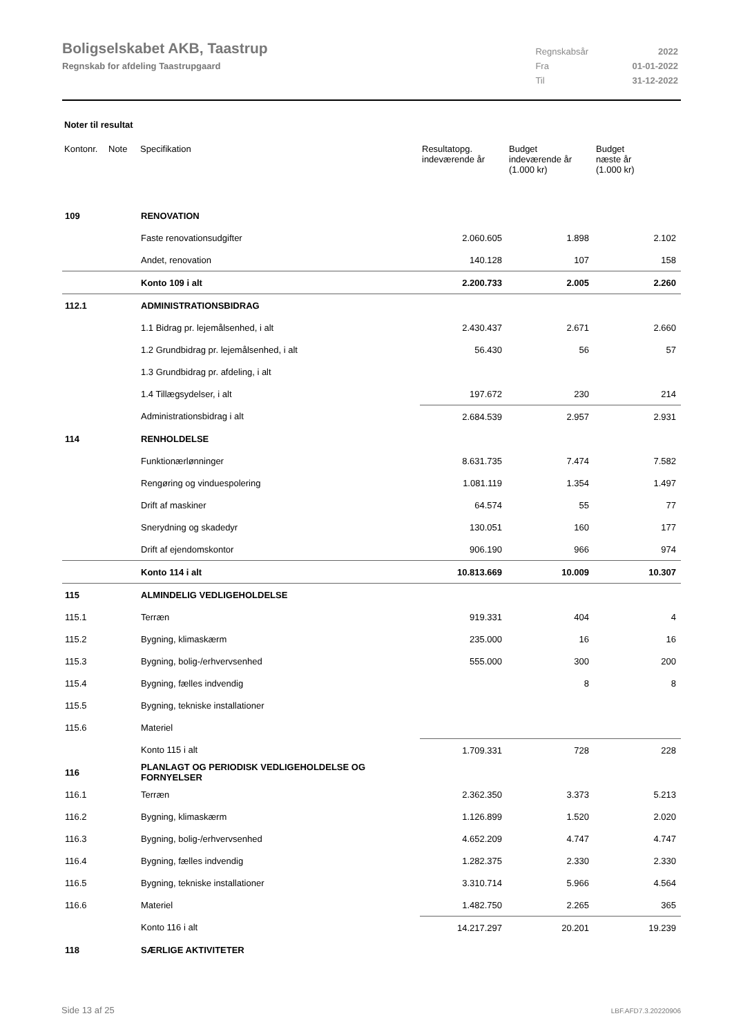Boligselskabet AKB, Taastrup
Regnskab for afdeling Taastrupgaard
| Regnskabsår | 2022 |
| Fra | 01-01-2022 |
| Til | 31-12-2022 |
Noter til resultat
| Kontonr. | Note | Specifikation | Resultatopg. indeværende år | Budget indeværende år (1.000 kr) | Budget næste år (1.000 kr) |
| --- | --- | --- | --- | --- | --- |
| 109 | | RENOVATION | | | |
| | | Faste renovationsudgifter | 2.060.605 | 1.898 | 2.102 |
| | | Andet, renovation | 140.128 | 107 | 158 |
| | | Konto 109 i alt | 2.200.733 | 2.005 | 2.260 |
| 112.1 | | ADMINISTRATIONSBIDRAG | | | |
| | | 1.1 Bidrag pr. lejemålsenhed, i alt | 2.430.437 | 2.671 | 2.660 |
| | | 1.2 Grundbidrag pr. lejemålsenhed, i alt | 56.430 | 56 | 57 |
| | | 1.3 Grundbidrag pr. afdeling, i alt | | | |
| | | 1.4 Tillægsydelser, i alt | 197.672 | 230 | 214 |
| | | Administrationsbidrag i alt | 2.684.539 | 2.957 | 2.931 |
| 114 | | RENHOLDELSE | | | |
| | | Funktionærlønninger | 8.631.735 | 7.474 | 7.582 |
| | | Rengøring og vinduespolering | 1.081.119 | 1.354 | 1.497 |
| | | Drift af maskiner | 64.574 | 55 | 77 |
| | | Snerydning og skadedyr | 130.051 | 160 | 177 |
| | | Drift af ejendomskontor | 906.190 | 966 | 974 |
| | | Konto 114 i alt | 10.813.669 | 10.009 | 10.307 |
| 115 | | ALMINDELIG VEDLIGEHOLDELSE | | | |
| 115.1 | | Terræn | 919.331 | 404 | 4 |
| 115.2 | | Bygning, klimaskærm | 235.000 | 16 | 16 |
| 115.3 | | Bygning, bolig-/erhvervsenhed | 555.000 | 300 | 200 |
| 115.4 | | Bygning, fælles indvendig | | 8 | 8 |
| 115.5 | | Bygning, tekniske installationer | | | |
| 115.6 | | Materiel | | | |
| | | Konto 115 i alt | 1.709.331 | 728 | 228 |
| 116 | | PLANLAGT OG PERIODISK VEDLIGEHOLDELSE OG FORNYELSER | | | |
| 116.1 | | Terræn | 2.362.350 | 3.373 | 5.213 |
| 116.2 | | Bygning, klimaskærm | 1.126.899 | 1.520 | 2.020 |
| 116.3 | | Bygning, bolig-/erhvervsenhed | 4.652.209 | 4.747 | 4.747 |
| 116.4 | | Bygning, fælles indvendig | 1.282.375 | 2.330 | 2.330 |
| 116.5 | | Bygning, tekniske installationer | 3.310.714 | 5.966 | 4.564 |
| 116.6 | | Materiel | 1.482.750 | 2.265 | 365 |
| | | Konto 116 i alt | 14.217.297 | 20.201 | 19.239 |
| 118 | | SÆRLIGE AKTIVITETER | | | |
Side 13 af 25 LBF.AFD7.3.20220906